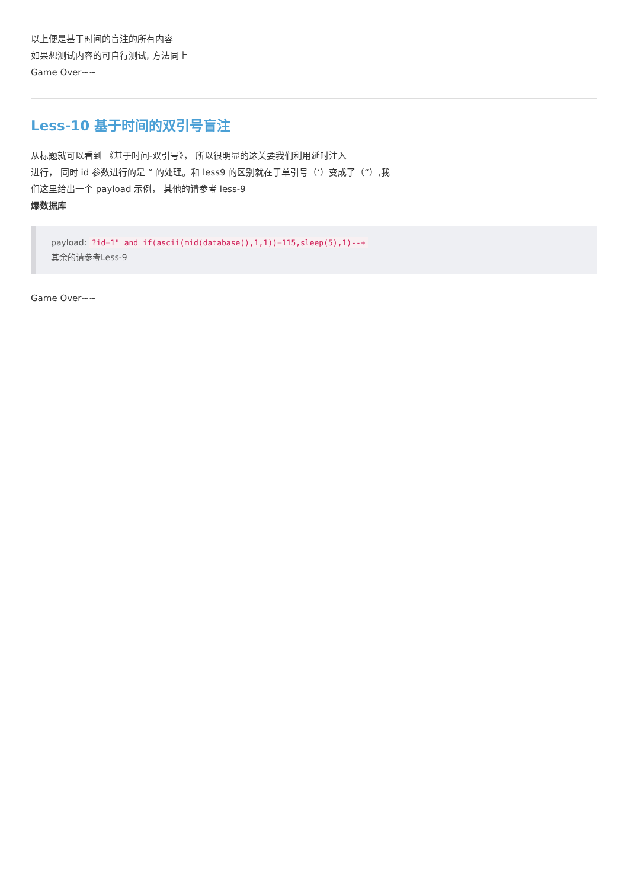以上便是基于时间的盲注的所有内容
如果想测试内容的可自行测试, 方法同上
Game Over~~
Less-10 基于时间的双引号盲注
从标题就可以看到 《基于时间-双引号》， 所以很明显的这关要我们利用延时注入
进行， 同时 id 参数进行的是 “ 的处理。和 less9 的区别就在于单引号（‘）变成了（“）,我
们这里给出一个 payload 示例， 其他的请参考 less-9
爆数据库
payload: ?id=1" and if(ascii(mid(database(),1,1))=115,sleep(5),1)--+
其余的请参考Less-9
Game Over~~